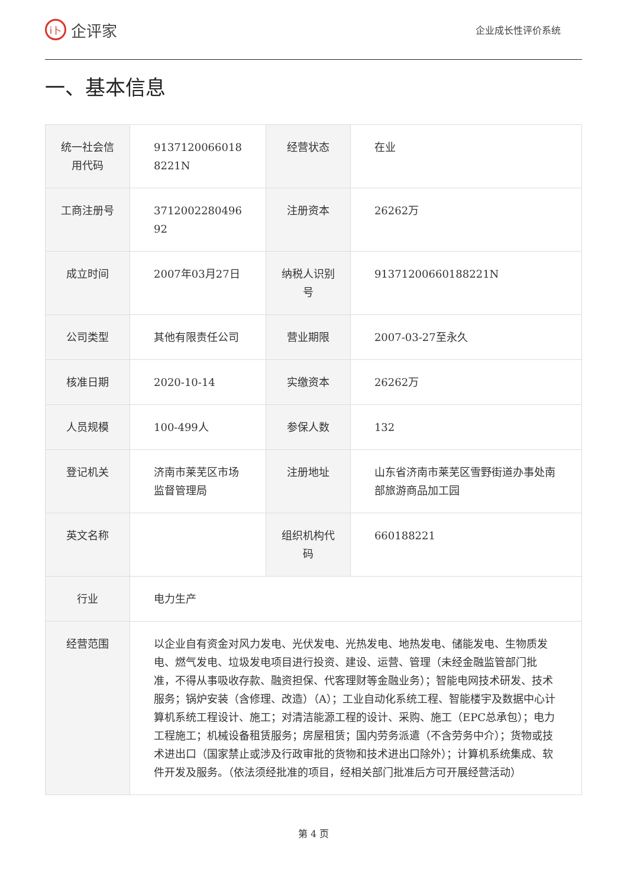i卜 企评家
企业成长性评价系统
一、基本信息
| 统一社会信用代码 | 9137120066018 8221N | 经营状态 | 在业 |
| 工商注册号 | 3712002280496 92 | 注册资本 | 26262万 |
| 成立时间 | 2007年03月27日 | 纳税人识别号 | 91371200660188221N |
| 公司类型 | 其他有限责任公司 | 营业期限 | 2007-03-27至永久 |
| 核准日期 | 2020-10-14 | 实缴资本 | 26262万 |
| 人员规模 | 100-499人 | 参保人数 | 132 |
| 登记机关 | 济南市莱芜区市场监督管理局 | 注册地址 | 山东省济南市莱芜区雪野街道办事处南部旅游商品加工园 |
| 英文名称 | | 组织机构代码 | 660188221 |
| 行业 | 电力生产 | | |
| 经营范围 | 以企业自有资金对风力发电、光伏发电、光热发电、地热发电、储能发电、生物质发电、燃气发电、垃圾发电项目进行投资、建设、运营、管理（未经金融监管部门批准，不得从事吸收存款、融资担保、代客理财等金融业务）；智能电网技术研发、技术服务；锅炉安装（含修理、改造）（A）；工业自动化系统工程、智能楼宇及数据中心计算机系统工程设计、施工；对清洁能源工程的设计、采购、施工（EPC总承包）；电力工程施工；机械设备租赁服务；房屋租赁；国内劳务派遣（不含劳务中介）；货物或技术进出口（国家禁止或涉及行政审批的货物和技术进出口除外）；计算机系统集成、软件开发及服务。（依法须经批准的项目，经相关部门批准后方可开展经营活动） | | |
第 4 页